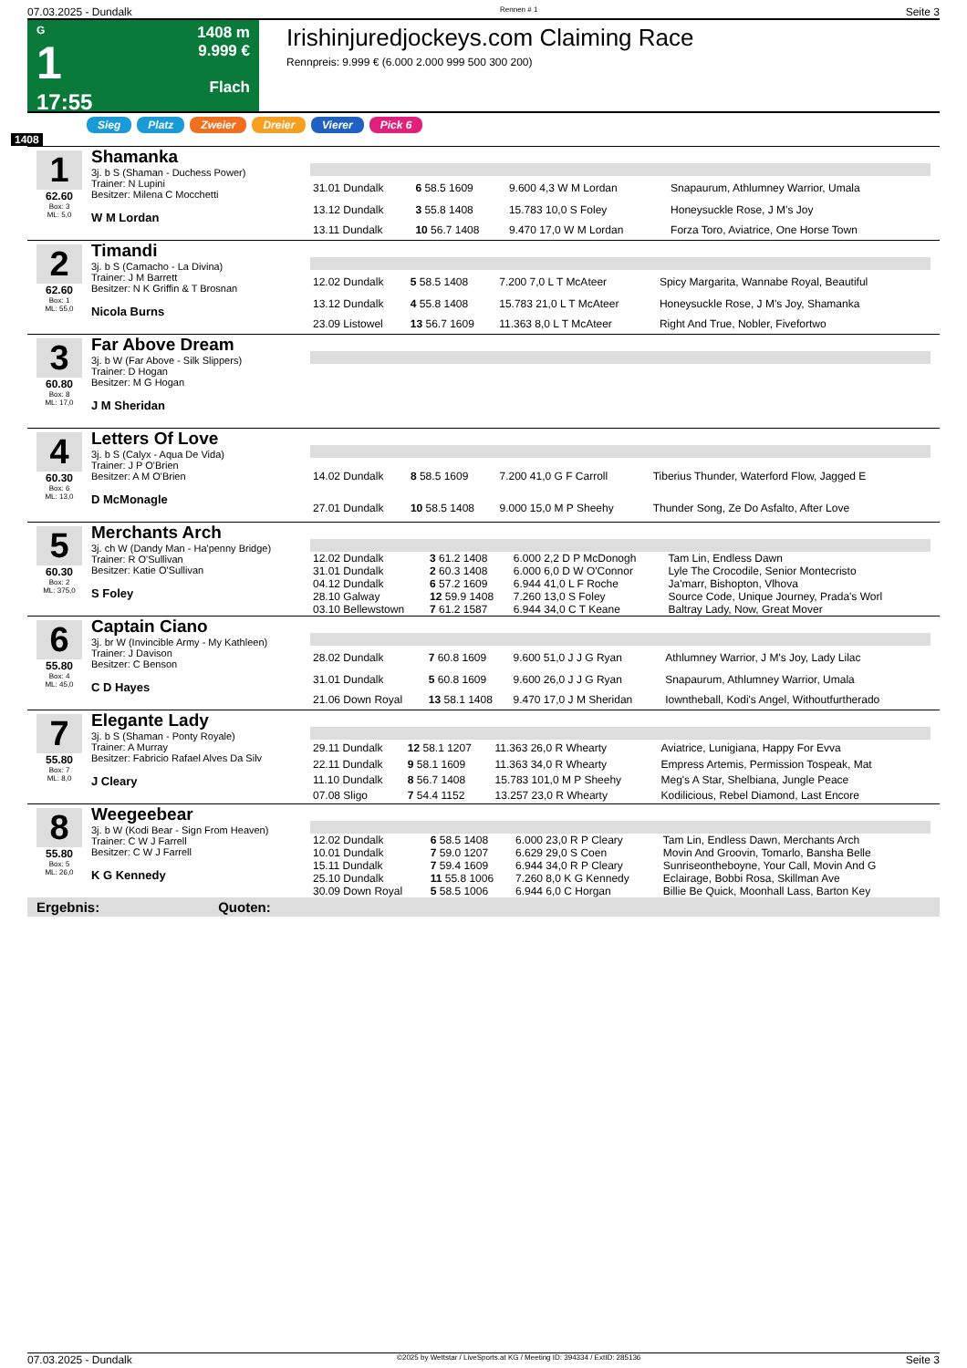07.03.2025 - Dundalk Rennen # 1 Seite 3
G
1
17:55
1408 m
9.999 €
Flach
Irishinjuredjockeys.com Claiming Race
Rennpreis: 9.999 € (6.000 2.000 999 500 300 200)
Sieg Platz Zweier Dreier Vierer Pick 6
1408
1
62.60
Box: 3
ML: 5,0
Shamanka
3j. b S (Shaman - Duchess Power)
Trainer: N Lupini
Besitzer: Milena C Mocchetti
W M Lordan
| 31.01 Dundalk | 6 58.5 1609 | 9.600 4,3 W M Lordan | Snapaurum, Athlumney Warrior, Umala |
| 13.12 Dundalk | 3 55.8 1408 | 15.783 10,0 S Foley | Honeysuckle Rose, J M's Joy |
| 13.11 Dundalk | 10 56.7 1408 | 9.470 17,0 W M Lordan | Forza Toro, Aviatrice, One Horse Town |
2
62.60
Box: 1
ML: 55,0
Timandi
3j. b S (Camacho - La Divina)
Trainer: J M Barrett
Besitzer: N K Griffin & T Brosnan
Nicola Burns
| 12.02 Dundalk | 5 58.5 1408 | 7.200 7,0 L T McAteer | Spicy Margarita, Wannabe Royal, Beautiful |
| 13.12 Dundalk | 4 55.8 1408 | 15.783 21,0 L T McAteer | Honeysuckle Rose, J M's Joy, Shamanka |
| 23.09 Listowel | 13 56.7 1609 | 11.363 8,0 L T McAteer | Right And True, Nobler, Fivefortwo |
3
60.80
Box: 8
ML: 17,0
Far Above Dream
3j. b W (Far Above - Silk Slippers)
Trainer: D Hogan
Besitzer: M G Hogan
J M Sheridan
4
60.30
Box: 6
ML: 13,0
Letters Of Love
3j. b S (Calyx - Aqua De Vida)
Trainer: J P O'Brien
Besitzer: A M O'Brien
D McMonagle
| 14.02 Dundalk | 8 58.5 1609 | 7.200 41,0 G F Carroll | Tiberius Thunder, Waterford Flow, Jagged E |
| 27.01 Dundalk | 10 58.5 1408 | 9.000 15,0 M P Sheehy | Thunder Song, Ze Do Asfalto, After Love |
5
60.30
Box: 2
ML: 375,0
Merchants Arch
3j. ch W (Dandy Man - Ha'penny Bridge)
Trainer: R O'Sullivan
Besitzer: Katie O'Sullivan
S Foley
| 12.02 Dundalk | 3 61.2 1408 | 6.000 2,2 D P McDonogh | Tam Lin, Endless Dawn |
| 31.01 Dundalk | 2 60.3 1408 | 6.000 6,0 D W O'Connor | Lyle The Crocodile, Senior Montecristo |
| 04.12 Dundalk | 6 57.2 1609 | 6.944 41,0 L F Roche | Ja'marr, Bishopton, Vlhova |
| 28.10 Galway | 12 59.9 1408 | 7.260 13,0 S Foley | Source Code, Unique Journey, Prada's Worl |
| 03.10 Bellewstown | 7 61.2 1587 | 6.944 34,0 C T Keane | Baltray Lady, Now, Great Mover |
6
55.80
Box: 4
ML: 45,0
Captain Ciano
3j. br W (Invincible Army - My Kathleen)
Trainer: J Davison
Besitzer: C Benson
C D Hayes
| 28.02 Dundalk | 7 60.8 1609 | 9.600 51,0 J J G Ryan | Athlumney Warrior, J M's Joy, Lady Lilac |
| 31.01 Dundalk | 5 60.8 1609 | 9.600 26,0 J J G Ryan | Snapaurum, Athlumney Warrior, Umala |
| 21.06 Down Royal | 13 58.1 1408 | 9.470 17,0 J M Sheridan | Iowntheball, Kodi's Angel, Withoutfurtherado |
7
55.80
Box: 7
ML: 8,0
Elegante Lady
3j. b S (Shaman - Ponty Royale)
Trainer: A Murray
Besitzer: Fabricio Rafael Alves Da Silv
J Cleary
| 29.11 Dundalk | 12 58.1 1207 | 11.363 26,0 R Whearty | Aviatrice, Lunigiana, Happy For Evva |
| 22.11 Dundalk | 9 58.1 1609 | 11.363 34,0 R Whearty | Empress Artemis, Permission Tospeak, Mat |
| 11.10 Dundalk | 8 56.7 1408 | 15.783 101,0 M P Sheehy | Meg's A Star, Shelbiana, Jungle Peace |
| 07.08 Sligo | 7 54.4 1152 | 13.257 23,0 R Whearty | Kodilicious, Rebel Diamond, Last Encore |
8
55.80
Box: 5
ML: 26,0
Weegeebear
3j. b W (Kodi Bear - Sign From Heaven)
Trainer: C W J Farrell
Besitzer: C W J Farrell
K G Kennedy
| 12.02 Dundalk | 6 58.5 1408 | 6.000 23,0 R P Cleary | Tam Lin, Endless Dawn, Merchants Arch |
| 10.01 Dundalk | 7 59.0 1207 | 6.629 29,0 S Coen | Movin And Groovin, Tomarlo, Bansha Belle |
| 15.11 Dundalk | 7 59.4 1609 | 6.944 34,0 R P Cleary | Sunriseontheboyne, Your Call, Movin And G |
| 25.10 Dundalk | 11 55.8 1006 | 7.260 8,0 K G Kennedy | Eclairage, Bobbi Rosa, Skillman Ave |
| 30.09 Down Royal | 5 58.5 1006 | 6.944 6,0 C Horgan | Billie Be Quick, Moonhall Lass, Barton Key |
Ergebnis: Quoten:
07.03.2025 - Dundalk ©2025 by Wettstar / LiveSports.at KG / Meeting ID: 394334 / ExtID: 285136 Seite 3